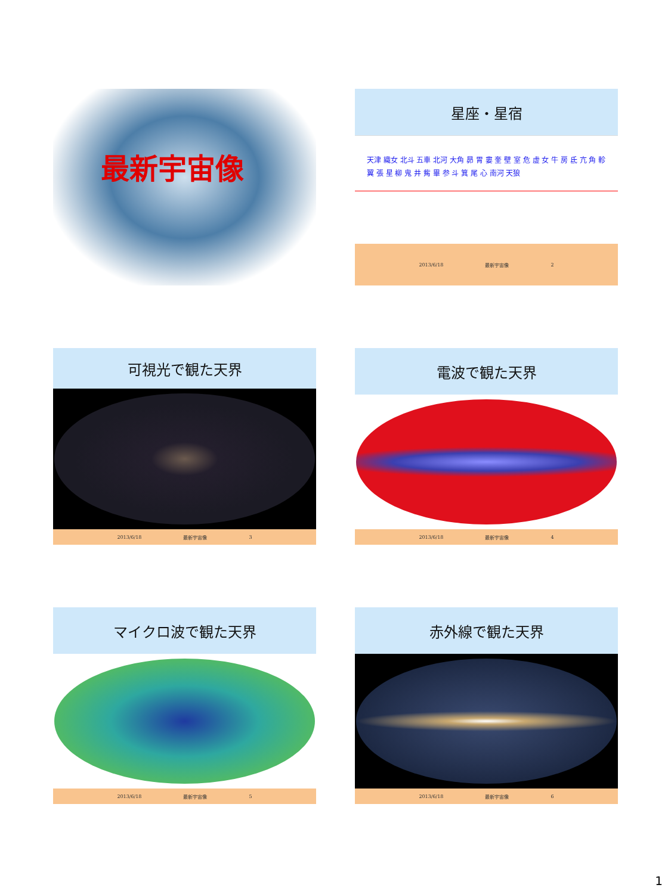最新宇宙像
星座・星宿
天津 織女 北斗 五車 北河 大角 昴 胃 婁 奎 壁 室 危 虚 女 牛 房 氐 亢 角 軫 翼 張 星 柳 鬼 井 觜 畢 参 斗 箕 尾 心 南河 天狼
2013/6/18 最新宇宙像 2
可視光で観た天界
2013/6/18 最新宇宙像 3
電波で観た天界
2013/6/18 最新宇宙像 4
マイクロ波で観た天界
2013/6/18 最新宇宙像 5
赤外線で観た天界
2013/6/18 最新宇宙像 6
1